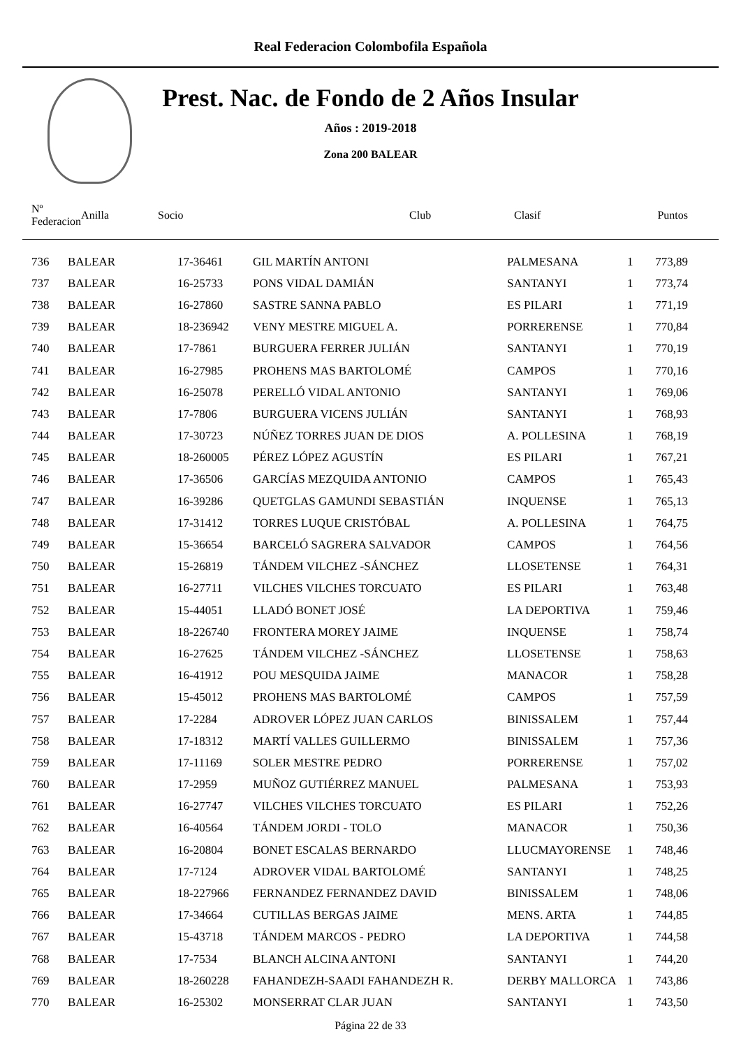Real Federacion Colombofila Española
Prest. Nac. de Fondo de 2 Años Insular
Años : 2019-2018
Zona 200 BALEAR
| Nº Federacion | | Anilla | Socio | Club | Clasif | Puntos |
| --- | --- | --- | --- | --- | --- | --- |
| 736 | BALEAR | 17-36461 | GIL MARTÍN ANTONI | PALMESANA | 1 | 773,89 |
| 737 | BALEAR | 16-25733 | PONS VIDAL DAMIÁN | SANTANYI | 1 | 773,74 |
| 738 | BALEAR | 16-27860 | SASTRE SANNA PABLO | ES PILARI | 1 | 771,19 |
| 739 | BALEAR | 18-236942 | VENY MESTRE MIGUEL A. | PORRERENSE | 1 | 770,84 |
| 740 | BALEAR | 17-7861 | BURGUERA FERRER JULIÁN | SANTANYI | 1 | 770,19 |
| 741 | BALEAR | 16-27985 | PROHENS MAS BARTOLOMÉ | CAMPOS | 1 | 770,16 |
| 742 | BALEAR | 16-25078 | PERELLÓ VIDAL ANTONIO | SANTANYI | 1 | 769,06 |
| 743 | BALEAR | 17-7806 | BURGUERA VICENS JULIÁN | SANTANYI | 1 | 768,93 |
| 744 | BALEAR | 17-30723 | NÚÑEZ TORRES JUAN DE DIOS | A. POLLESINA | 1 | 768,19 |
| 745 | BALEAR | 18-260005 | PÉREZ LÓPEZ AGUSTÍN | ES PILARI | 1 | 767,21 |
| 746 | BALEAR | 17-36506 | GARCÍAS MEZQUIDA ANTONIO | CAMPOS | 1 | 765,43 |
| 747 | BALEAR | 16-39286 | QUETGLAS GAMUNDI SEBASTIÁN | INQUENSE | 1 | 765,13 |
| 748 | BALEAR | 17-31412 | TORRES LUQUE CRISTÓBAL | A. POLLESINA | 1 | 764,75 |
| 749 | BALEAR | 15-36654 | BARCELÓ SAGRERA SALVADOR | CAMPOS | 1 | 764,56 |
| 750 | BALEAR | 15-26819 | TÁNDEM VILCHEZ -SÁNCHEZ | LLOSETENSE | 1 | 764,31 |
| 751 | BALEAR | 16-27711 | VILCHES VILCHES TORCUATO | ES PILARI | 1 | 763,48 |
| 752 | BALEAR | 15-44051 | LLADÓ BONET JOSÉ | LA DEPORTIVA | 1 | 759,46 |
| 753 | BALEAR | 18-226740 | FRONTERA MOREY JAIME | INQUENSE | 1 | 758,74 |
| 754 | BALEAR | 16-27625 | TÁNDEM VILCHEZ -SÁNCHEZ | LLOSETENSE | 1 | 758,63 |
| 755 | BALEAR | 16-41912 | POU MESQUIDA JAIME | MANACOR | 1 | 758,28 |
| 756 | BALEAR | 15-45012 | PROHENS MAS BARTOLOMÉ | CAMPOS | 1 | 757,59 |
| 757 | BALEAR | 17-2284 | ADROVER LÓPEZ JUAN CARLOS | BINISSALEM | 1 | 757,44 |
| 758 | BALEAR | 17-18312 | MARTÍ VALLES GUILLERMO | BINISSALEM | 1 | 757,36 |
| 759 | BALEAR | 17-11169 | SOLER MESTRE PEDRO | PORRERENSE | 1 | 757,02 |
| 760 | BALEAR | 17-2959 | MUÑOZ GUTIÉRREZ MANUEL | PALMESANA | 1 | 753,93 |
| 761 | BALEAR | 16-27747 | VILCHES VILCHES TORCUATO | ES PILARI | 1 | 752,26 |
| 762 | BALEAR | 16-40564 | TÁNDEM JORDI - TOLO | MANACOR | 1 | 750,36 |
| 763 | BALEAR | 16-20804 | BONET ESCALAS BERNARDO | LLUCMAYORENSE | 1 | 748,46 |
| 764 | BALEAR | 17-7124 | ADROVER VIDAL BARTOLOMÉ | SANTANYI | 1 | 748,25 |
| 765 | BALEAR | 18-227966 | FERNANDEZ FERNANDEZ DAVID | BINISSALEM | 1 | 748,06 |
| 766 | BALEAR | 17-34664 | CUTILLAS BERGAS JAIME | MENS. ARTA | 1 | 744,85 |
| 767 | BALEAR | 15-43718 | TÁNDEM MARCOS - PEDRO | LA DEPORTIVA | 1 | 744,58 |
| 768 | BALEAR | 17-7534 | BLANCH ALCINA ANTONI | SANTANYI | 1 | 744,20 |
| 769 | BALEAR | 18-260228 | FAHANDEZH-SAADI FAHANDEZH R. | DERBY MALLORCA | 1 | 743,86 |
| 770 | BALEAR | 16-25302 | MONSERRAT CLAR JUAN | SANTANYI | 1 | 743,50 |
Página 22 de 33